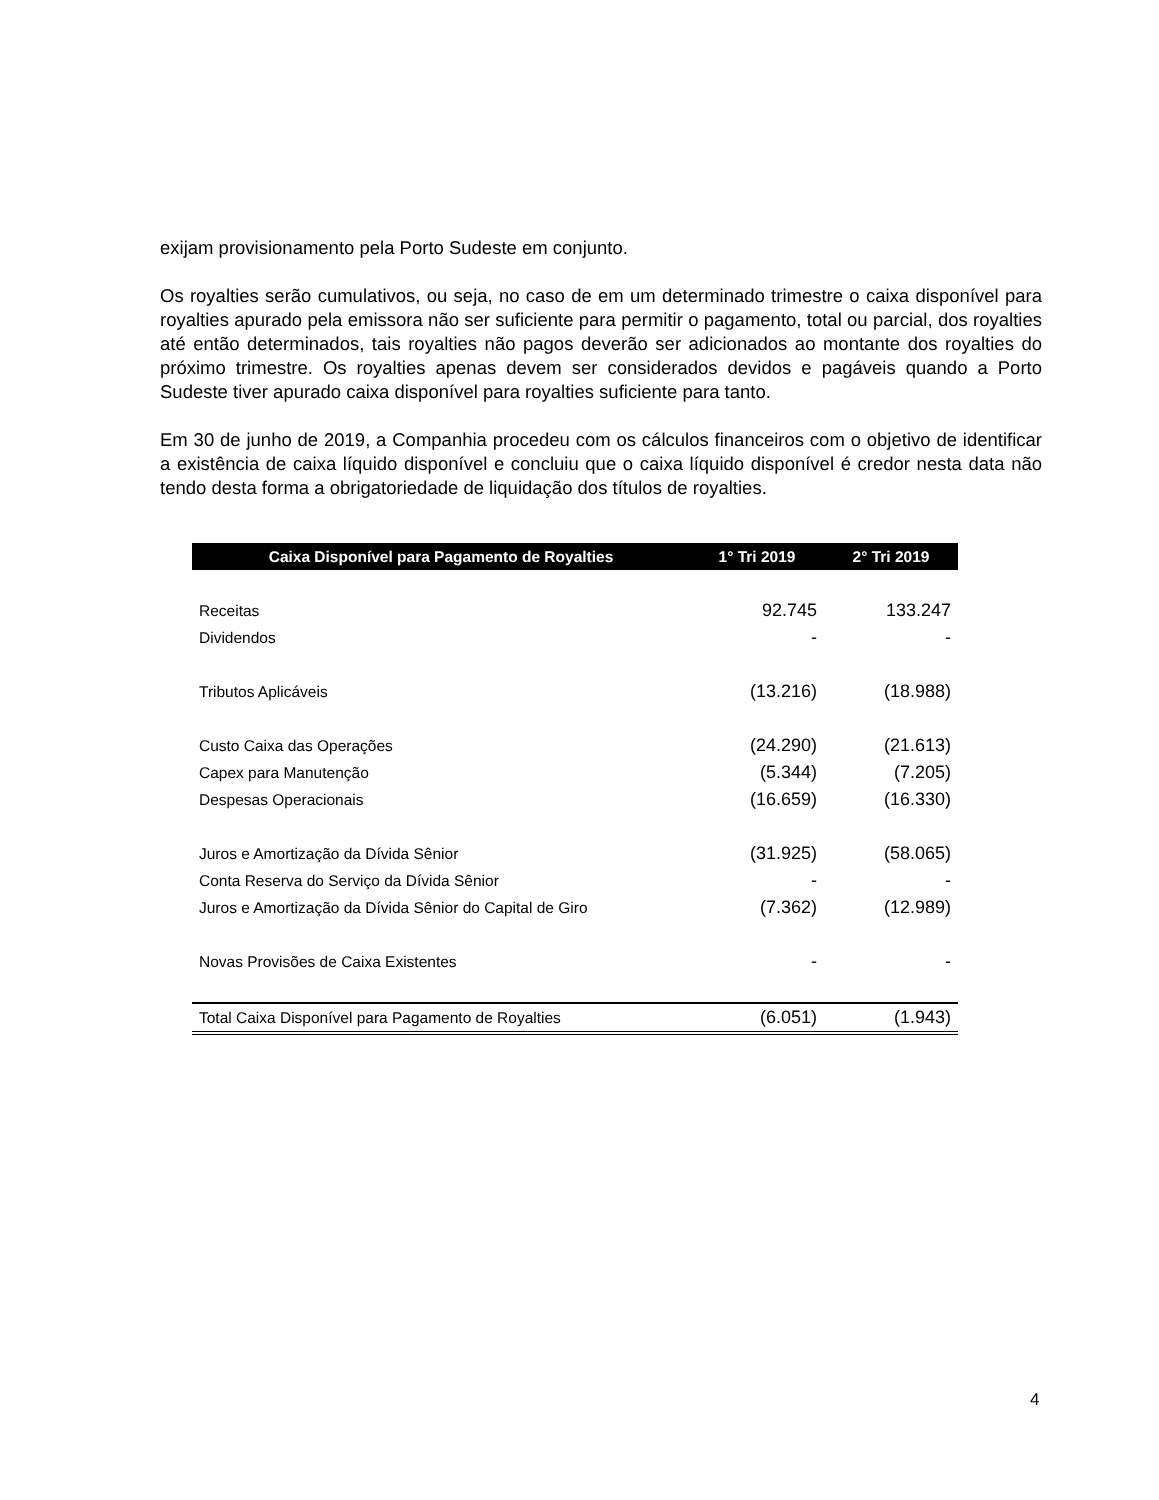exijam provisionamento pela Porto Sudeste em conjunto.
Os royalties serão cumulativos, ou seja, no caso de em um determinado trimestre o caixa disponível para royalties apurado pela emissora não ser suficiente para permitir o pagamento, total ou parcial, dos royalties até então determinados, tais royalties não pagos deverão ser adicionados ao montante dos royalties do próximo trimestre. Os royalties apenas devem ser considerados devidos e pagáveis quando a Porto Sudeste tiver apurado caixa disponível para royalties suficiente para tanto.
Em 30 de junho de 2019, a Companhia procedeu com os cálculos financeiros com o objetivo de identificar a existência de caixa líquido disponível e concluiu que o caixa líquido disponível é credor nesta data não tendo desta forma a obrigatoriedade de liquidação dos títulos de royalties.
| Caixa Disponível para Pagamento de Royalties | 1° Tri 2019 | 2° Tri 2019 |
| --- | --- | --- |
| Receitas | 92.745 | 133.247 |
| Dividendos | - | - |
| Tributos Aplicáveis | (13.216) | (18.988) |
| Custo Caixa das Operações | (24.290) | (21.613) |
| Capex para Manutenção | (5.344) | (7.205) |
| Despesas Operacionais | (16.659) | (16.330) |
| Juros e Amortização da Dívida Sênior | (31.925) | (58.065) |
| Conta Reserva do Serviço da Dívida Sênior | - | - |
| Juros e Amortização da Dívida Sênior do Capital de Giro | (7.362) | (12.989) |
| Novas Provisões de Caixa Existentes | - | - |
| Total Caixa Disponível para Pagamento de Royalties | (6.051) | (1.943) |
4